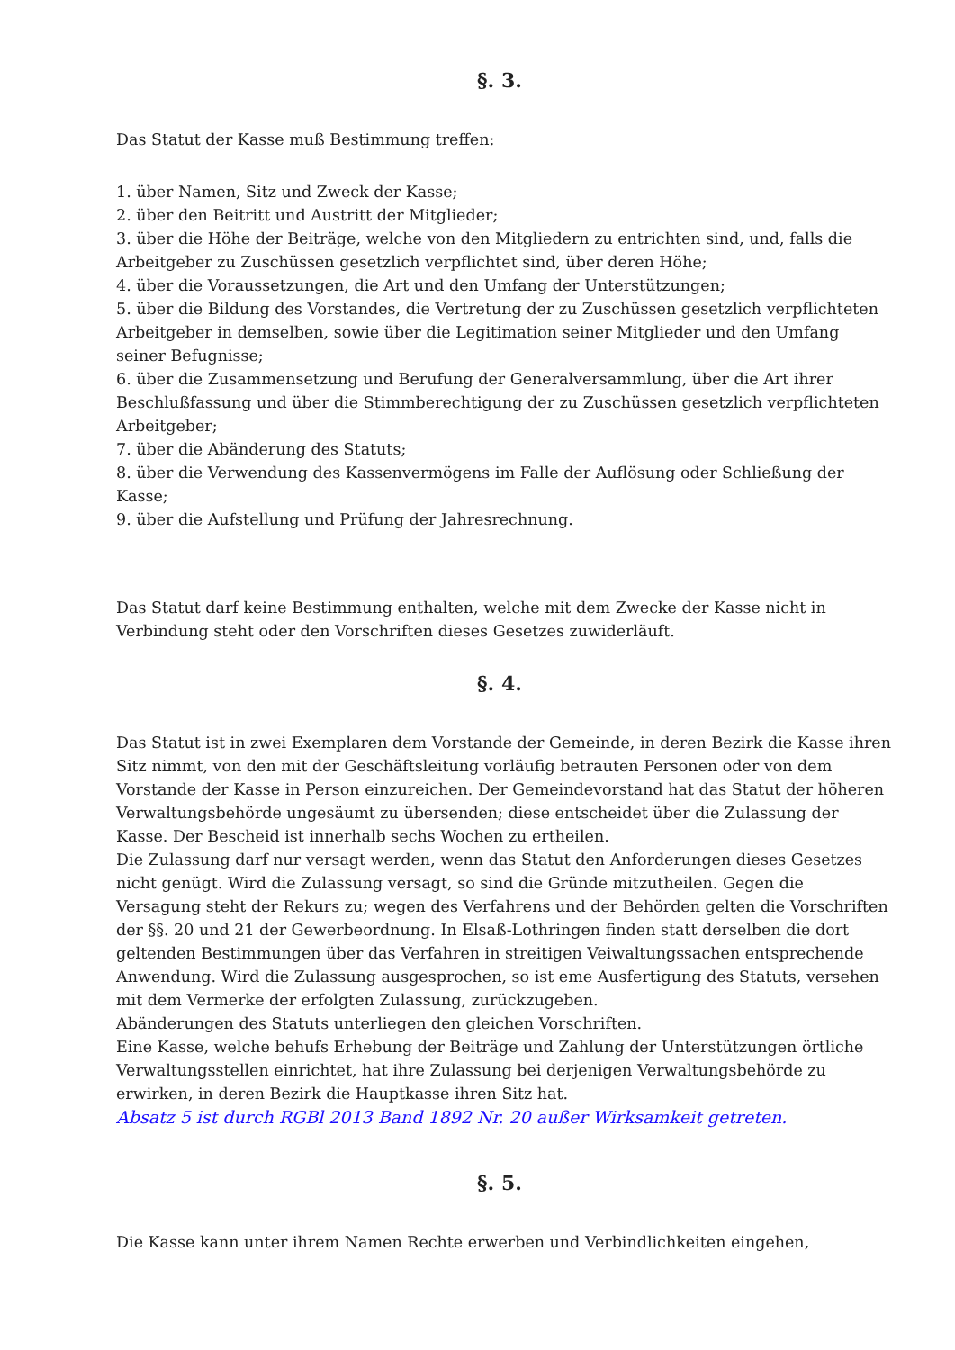§. 3.
Das Statut der Kasse muß Bestimmung treffen:
1. über Namen, Sitz und Zweck der Kasse;
2. über den Beitritt und Austritt der Mitglieder;
3. über die Höhe der Beiträge, welche von den Mitgliedern zu entrichten sind, und, falls die Arbeitgeber zu Zuschüssen gesetzlich verpflichtet sind, über deren Höhe;
4. über die Voraussetzungen, die Art und den Umfang der Unterstützungen;
5. über die Bildung des Vorstandes, die Vertretung der zu Zuschüssen gesetzlich verpflichteten Arbeitgeber in demselben, sowie über die Legitimation seiner Mitglieder und den Umfang seiner Befugnisse;
6. über die Zusammensetzung und Berufung der Generalversammlung, über die Art ihrer Beschlußfassung und über die Stimmberechtigung der zu Zuschüssen gesetzlich verpflichteten Arbeitgeber;
7. über die Abänderung des Statuts;
8. über die Verwendung des Kassenvermögens im Falle der Auflösung oder Schließung der Kasse;
9. über die Aufstellung und Prüfung der Jahresrechnung.
Das Statut darf keine Bestimmung enthalten, welche mit dem Zwecke der Kasse nicht in Verbindung steht oder den Vorschriften dieses Gesetzes zuwiderläuft.
§. 4.
Das Statut ist in zwei Exemplaren dem Vorstande der Gemeinde, in deren Bezirk die Kasse ihren Sitz nimmt, von den mit der Geschäftsleitung vorläufig betrauten Personen oder von dem Vorstande der Kasse in Person einzureichen. Der Gemeindevorstand hat das Statut der höheren Verwaltungsbehörde ungesäumt zu übersenden; diese entscheidet über die Zulassung der Kasse. Der Bescheid ist innerhalb sechs Wochen zu ertheilen.
Die Zulassung darf nur versagt werden, wenn das Statut den Anforderungen dieses Gesetzes nicht genügt. Wird die Zulassung versagt, so sind die Gründe mitzutheilen. Gegen die Versagung steht der Rekurs zu; wegen des Verfahrens und der Behörden gelten die Vorschriften der §§. 20 und 21 der Gewerbeordnung. In Elsaß-Lothringen finden statt derselben die dort geltenden Bestimmungen über das Verfahren in streitigen Veiwaltungssachen entsprechende Anwendung. Wird die Zulassung ausgesprochen, so ist eme Ausfertigung des Statuts, versehen mit dem Vermerke der erfolgten Zulassung, zurückzugeben.
Abänderungen des Statuts unterliegen den gleichen Vorschriften.
Eine Kasse, welche behufs Erhebung der Beiträge und Zahlung der Unterstützungen örtliche Verwaltungsstellen einrichtet, hat ihre Zulassung bei derjenigen Verwaltungsbehörde zu erwirken, in deren Bezirk die Hauptkasse ihren Sitz hat.
Absatz 5 ist durch RGBl 2013 Band 1892 Nr. 20 außer Wirksamkeit getreten.
§. 5.
Die Kasse kann unter ihrem Namen Rechte erwerben und Verbindlichkeiten eingehen,